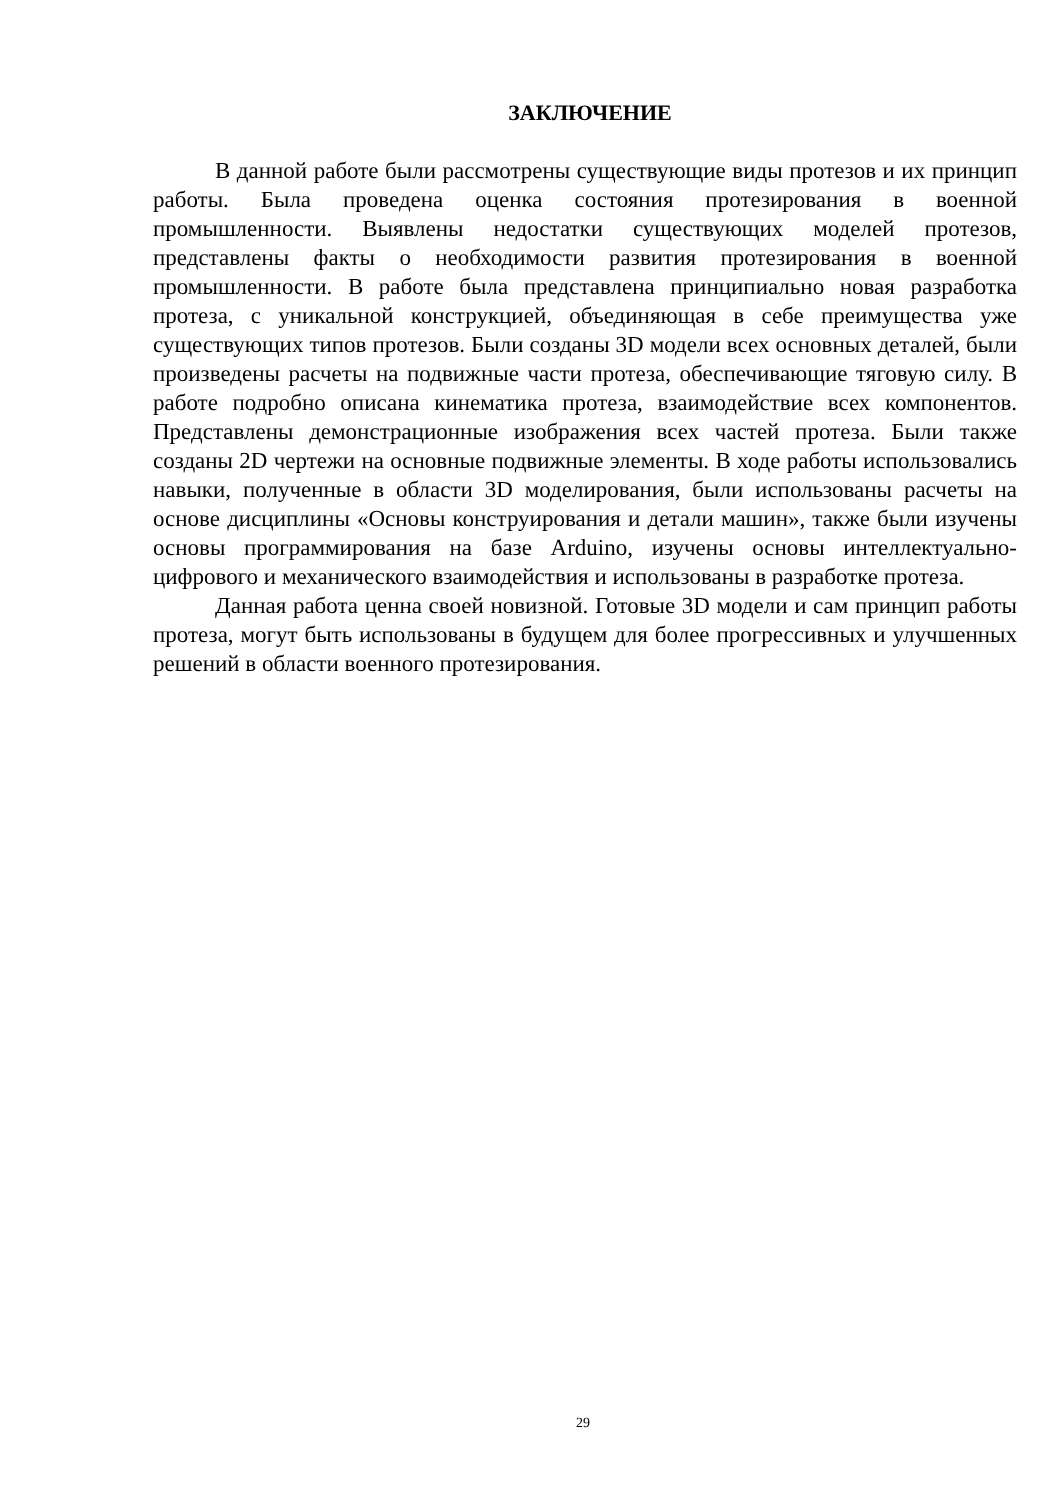ЗАКЛЮЧЕНИЕ
В данной работе были рассмотрены существующие виды протезов и их принцип работы. Была проведена оценка состояния протезирования в военной промышленности. Выявлены недостатки существующих моделей протезов, представлены факты о необходимости развития протезирования в военной промышленности. В работе была представлена принципиально новая разработка протеза, с уникальной конструкцией, объединяющая в себе преимущества уже существующих типов протезов. Были созданы 3D модели всех основных деталей, были произведены расчеты на подвижные части протеза, обеспечивающие тяговую силу. В работе подробно описана кинематика протеза, взаимодействие всех компонентов. Представлены демонстрационные изображения всех частей протеза. Были также созданы 2D чертежи на основные подвижные элементы. В ходе работы использовались навыки, полученные в области 3D моделирования, были использованы расчеты на основе дисциплины «Основы конструирования и детали машин», также были изучены основы программирования на базе Arduino, изучены основы интеллектуально-цифрового и механического взаимодействия и использованы в разработке протеза.
Данная работа ценна своей новизной. Готовые 3D модели и сам принцип работы протеза, могут быть использованы в будущем для более прогрессивных и улучшенных решений в области военного протезирования.
29